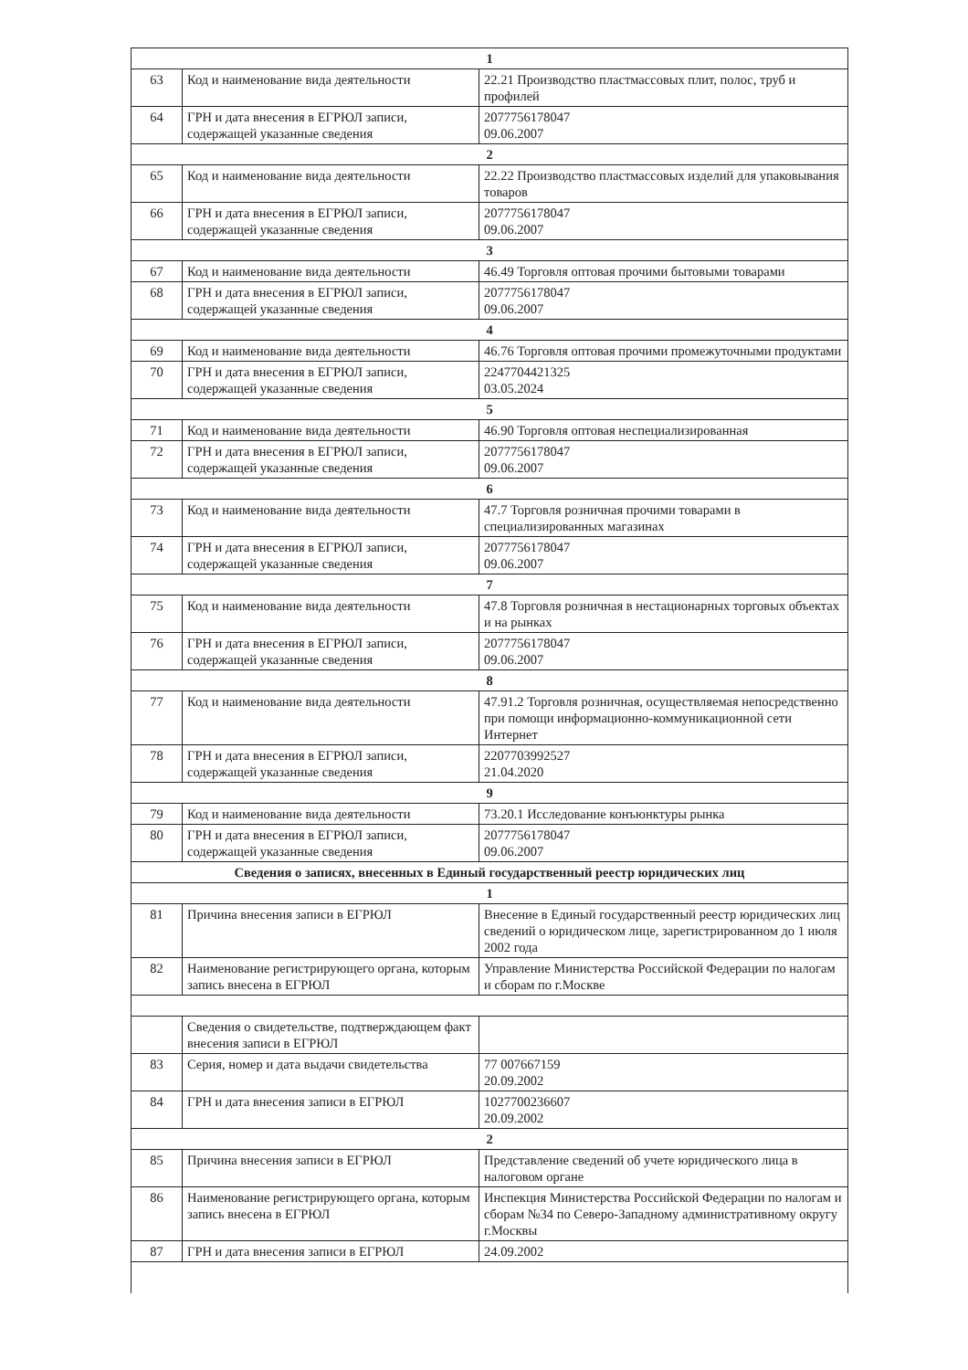| 1 | | |
| 63 | Код и наименование вида деятельности | 22.21 Производство пластмассовых плит, полос, труб и профилей |
| 64 | ГРН и дата внесения в ЕГРЮЛ записи, содержащей указанные сведения | 2077756178047 09.06.2007 |
| 2 | | |
| 65 | Код и наименование вида деятельности | 22.22 Производство пластмассовых изделий для упаковывания товаров |
| 66 | ГРН и дата внесения в ЕГРЮЛ записи, содержащей указанные сведения | 2077756178047 09.06.2007 |
| 3 | | |
| 67 | Код и наименование вида деятельности | 46.49 Торговля оптовая прочими бытовыми товарами |
| 68 | ГРН и дата внесения в ЕГРЮЛ записи, содержащей указанные сведения | 2077756178047 09.06.2007 |
| 4 | | |
| 69 | Код и наименование вида деятельности | 46.76 Торговля оптовая прочими промежуточными продуктами |
| 70 | ГРН и дата внесения в ЕГРЮЛ записи, содержащей указанные сведения | 2247704421325 03.05.2024 |
| 5 | | |
| 71 | Код и наименование вида деятельности | 46.90 Торговля оптовая неспециализированная |
| 72 | ГРН и дата внесения в ЕГРЮЛ записи, содержащей указанные сведения | 2077756178047 09.06.2007 |
| 6 | | |
| 73 | Код и наименование вида деятельности | 47.7 Торговля розничная прочими товарами в специализированных магазинах |
| 74 | ГРН и дата внесения в ЕГРЮЛ записи, содержащей указанные сведения | 2077756178047 09.06.2007 |
| 7 | | |
| 75 | Код и наименование вида деятельности | 47.8 Торговля розничная в нестационарных торговых объектах и на рынках |
| 76 | ГРН и дата внесения в ЕГРЮЛ записи, содержащей указанные сведения | 2077756178047 09.06.2007 |
| 8 | | |
| 77 | Код и наименование вида деятельности | 47.91.2 Торговля розничная, осуществляемая непосредственно при помощи информационно-коммуникационной сети Интернет |
| 78 | ГРН и дата внесения в ЕГРЮЛ записи, содержащей указанные сведения | 2207703992527 21.04.2020 |
| 9 | | |
| 79 | Код и наименование вида деятельности | 73.20.1 Исследование конъюнктуры рынка |
| 80 | ГРН и дата внесения в ЕГРЮЛ записи, содержащей указанные сведения | 2077756178047 09.06.2007 |
| Сведения о записях, внесенных в Единый государственный реестр юридических лиц | | |
| 1 | | |
| 81 | Причина внесения записи в ЕГРЮЛ | Внесение в Единый государственный реестр юридических лиц сведений о юридическом лице, зарегистрированном до 1 июля 2002 года |
| 82 | Наименование регистрирующего органа, которым запись внесена в ЕГРЮЛ | Управление Министерства Российской Федерации по налогам и сборам по г.Москве |
| | Сведения о свидетельстве, подтверждающем факт внесения записи в ЕГРЮЛ | |
| 83 | Серия, номер и дата выдачи свидетельства | 77 007667159 20.09.2002 |
| 84 | ГРН и дата внесения записи в ЕГРЮЛ | 1027700236607 20.09.2002 |
| 2 | | |
| 85 | Причина внесения записи в ЕГРЮЛ | Представление сведений об учете юридического лица в налоговом органе |
| 86 | Наименование регистрирующего органа, которым запись внесена в ЕГРЮЛ | Инспекция Министерства Российской Федерации по налогам и сборам №34 по Северо-Западному административному округу г.Москвы |
| 87 | ГРН и дата внесения записи в ЕГРЮЛ | 24.09.2002 |